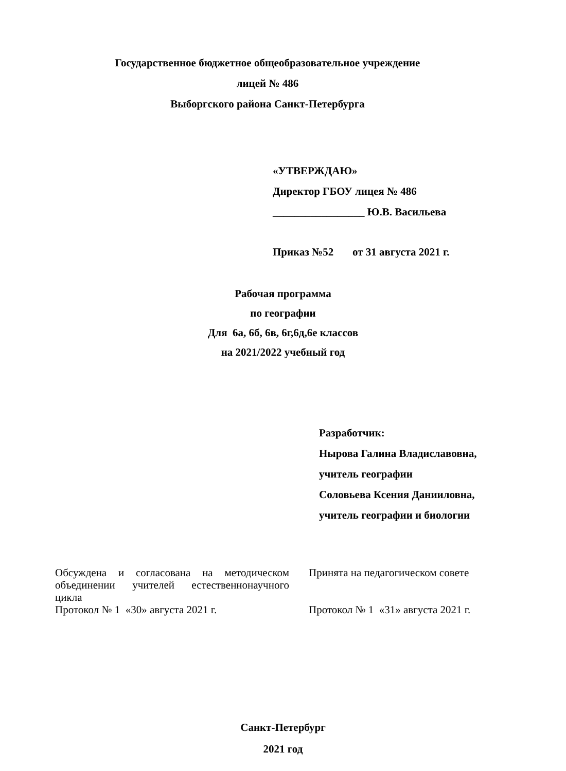Государственное бюджетное общеобразовательное учреждение
лицей № 486
Выборгского района Санкт-Петербурга
«УТВЕРЖДАЮ»
Директор ГБОУ лицея № 486
_________________ Ю.В. Васильева
Приказ №52 от 31 августа 2021 г.
Рабочая программа
по географии
Для 6а, 6б, 6в, 6г,6д,6е классов
на 2021/2022 учебный год
Разработчик:
Нырова Галина Владиславовна,
учитель географии
Соловьева Ксения Данииловна,
учитель географии и биологии
Обсуждена и согласована на методическом объединении учителей естественнонаучного цикла
Протокол № 1 «30» августа 2021 г.
Принята на педагогическом совете
Протокол № 1 «31» августа 2021 г.
Санкт-Петербург
2021 год